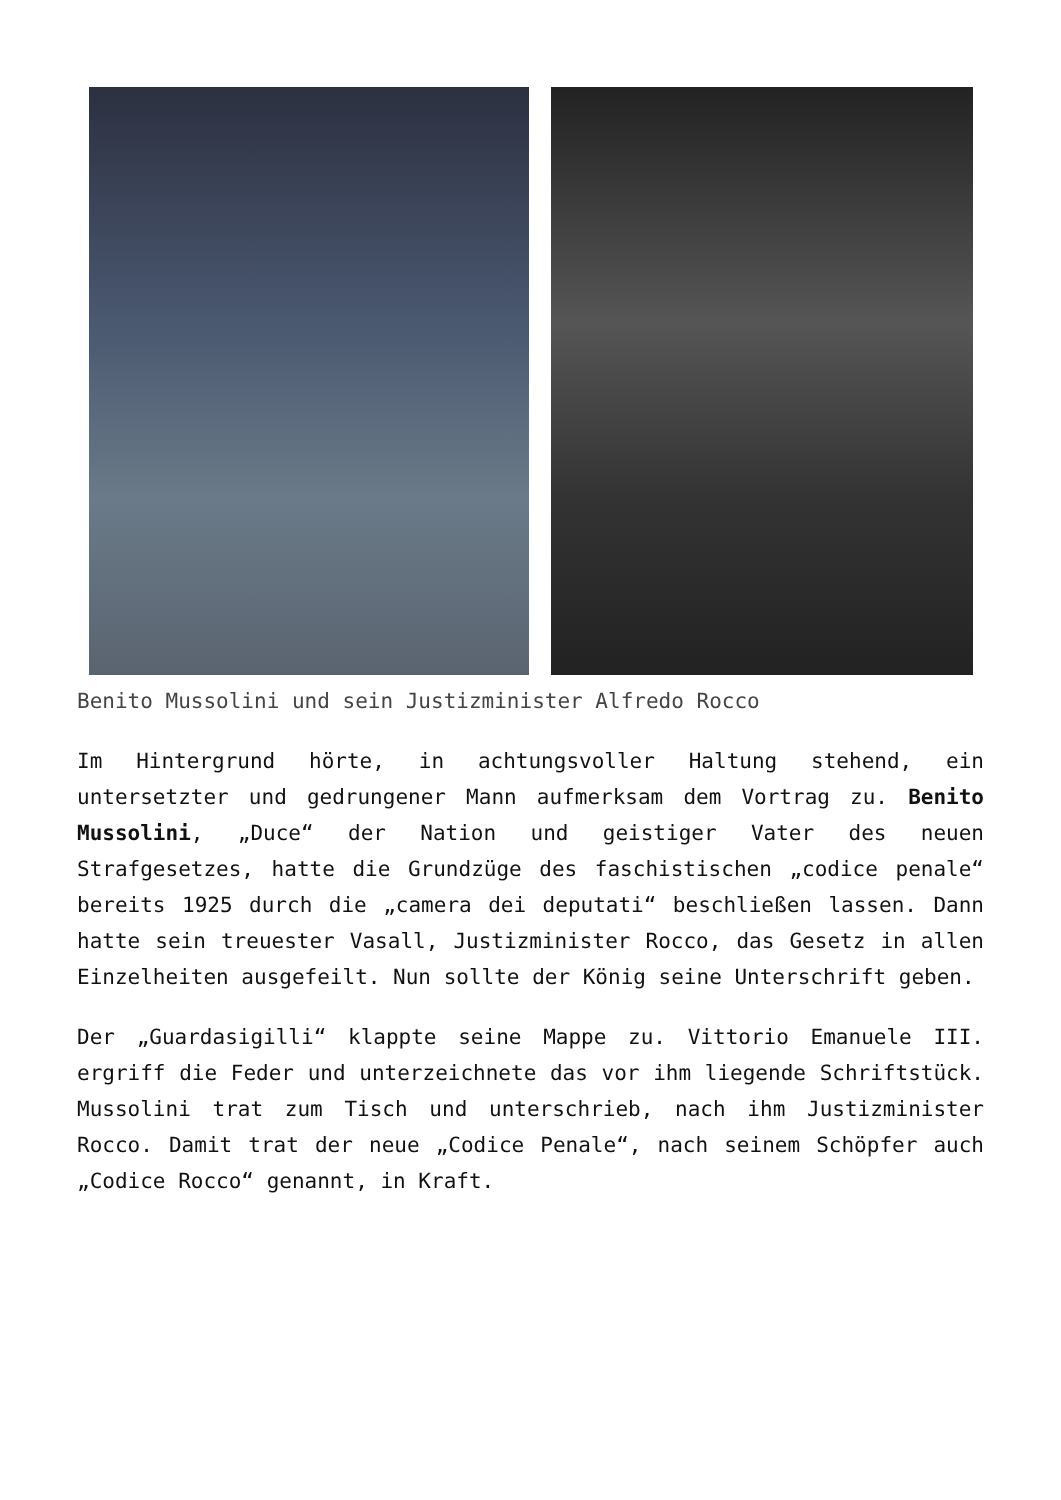Benito Mussolini und sein Justizminister Alfredo Rocco
Im Hintergrund hörte, in achtungsvoller Haltung stehend, ein untersetzter und gedrungener Mann aufmerksam dem Vortrag zu. Benito Mussolini, „Duce“ der Nation und geistiger Vater des neuen Strafgesetzes, hatte die Grundzüge des faschistischen „codice penale“ bereits 1925 durch die „camera dei deputati“ beschließen lassen. Dann hatte sein treuester Vasall, Justizminister Rocco, das Gesetz in allen Einzelheiten ausgefeilt. Nun sollte der König seine Unterschrift geben.
Der „Guardasigilli“ klappte seine Mappe zu. Vittorio Emanuele III. ergriff die Feder und unterzeichnete das vor ihm liegende Schriftstück. Mussolini trat zum Tisch und unterschrieb, nach ihm Justizminister Rocco. Damit trat der neue „Codice Penale“, nach seinem Schöpfer auch „Codice Rocco“ genannt, in Kraft.